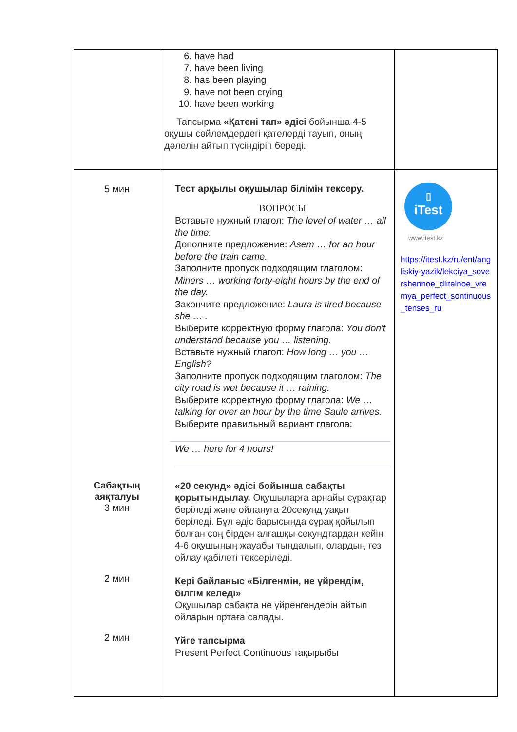| | 6. have had 7. have been living 8. has been playing 9. have not been crying 10. have been working Тапсырма «Қатені тап» әдісі бойынша 4-5 оқушы сөйлемдердегі қателерді тауып, оның дәлелін айтып түсіндіріп береді. | |
| 5 мин Сабақтың аяқталуы 3 мин 2 мин 2 мин | Тест арқылы оқушылар білімін тексеру. ВОПРОСЫ Вставьте нужный глагол: The level of water … all the time. Дополните предложение: Asem … for an hour before the train came. Заполните пропуск подходящим глаголом: Miners … working forty-eight hours by the end of the day. Закончите предложение: Laura is tired because she … . Выберите корректную форму глагола: You don't understand because you … listening. Вставьте нужный глагол: How long … you … English? Заполните пропуск подходящим глаголом: The city road is wet because it … raining. Выберите корректную форму глагола: We … talking for over an hour by the time Saule arrives. Выберите правильный вариант глагола: We … here for 4 hours! «20 секунд» әдісі бойынша сабақты қорытындылау. Оқушыларға арнайы сұрақтар беріледі және ойлануға 20секунд уақыт беріледі. Бұл әдіс барысында сұрақ қойылып болған соң бірден алғашқы секундтардан кейін 4-6 оқушының жауабы тыңдалып, олардың тез ойлау қабілеті тексеріледі. Кері байланыс «Білгенмін, не үйрендім, білгім келеді» Оқушылар сабақта не үйренгендерін айтып ойларын ортаға салады. Үйге тапсырма Present Perfect Continuous тақырыбы | ▯ iTest www.itest.kz https://itest.kz/ru/ent/angliskiy-yazik/lekciya_sovershennoe_dlitelnoe_vremya_perfect_sontinuous_tenses_ru |